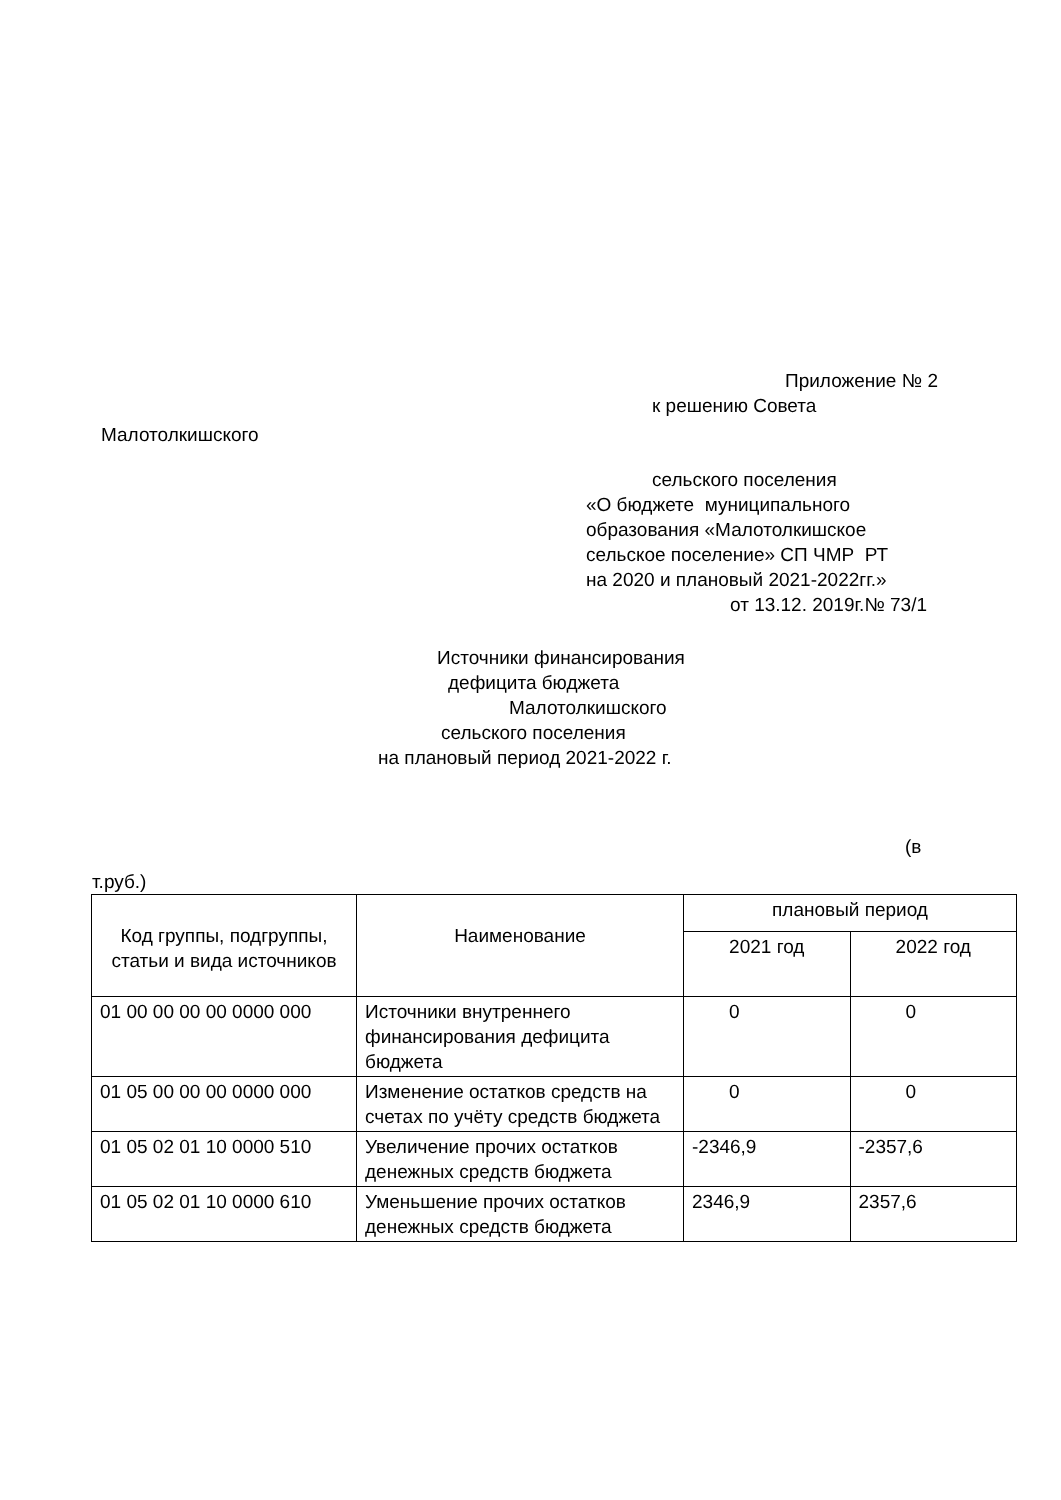Приложение № 2
к решению Совета
Малотолкишского
сельского поселения
«О бюджете муниципального образования «Малотолкишское сельское поселение» СП ЧМР РТ на 2020 и плановый 2021-2022гг.»
от 13.12. 2019г.№ 73/1
Источники финансирования
дефицита бюджета
Малотолкишского
сельского поселения
на плановый период 2021-2022 г.
(в
т.руб.)
| Код группы, подгруппы, статьи и вида источников | Наименование | плановый период | |
| --- | --- | --- | --- |
| | | 2021 год | 2022 год |
| 01 00 00 00 00 0000 000 | Источники внутреннего финансирования дефицита бюджета | 0 | 0 |
| 01 05 00 00 00 0000 000 | Изменение остатков средств на счетах по учёту средств бюджета | 0 | 0 |
| 01 05 02 01 10 0000 510 | Увеличение прочих остатков денежных средств бюджета | -2346,9 | -2357,6 |
| 01 05 02 01 10 0000 610 | Уменьшение прочих остатков денежных средств бюджета | 2346,9 | 2357,6 |